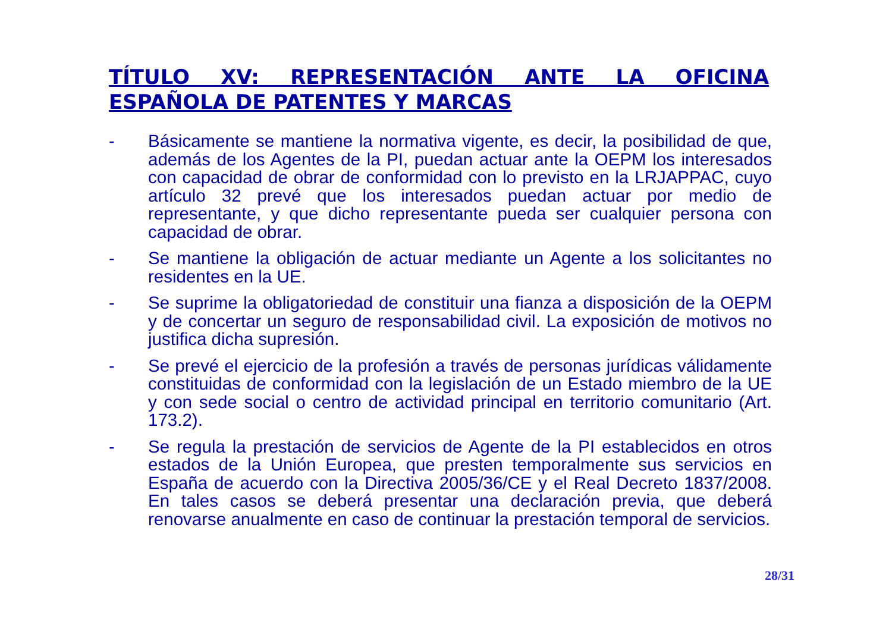TÍTULO XV: REPRESENTACIÓN ANTE LA OFICINA ESPAÑOLA DE PATENTES Y MARCAS
- Básicamente se mantiene la normativa vigente, es decir, la posibilidad de que, además de los Agentes de la PI, puedan actuar ante la OEPM los interesados con capacidad de obrar de conformidad con lo previsto en la LRJAPPAC, cuyo artículo 32 prevé que los interesados puedan actuar por medio de representante, y que dicho representante pueda ser cualquier persona con capacidad de obrar.
- Se mantiene la obligación de actuar mediante un Agente a los solicitantes no residentes en la UE.
- Se suprime la obligatoriedad de constituir una fianza a disposición de la OEPM y de concertar un seguro de responsabilidad civil. La exposición de motivos no justifica dicha supresión.
- Se prevé el ejercicio de la profesión a través de personas jurídicas válidamente constituidas de conformidad con la legislación de un Estado miembro de la UE y con sede social o centro de actividad principal en territorio comunitario (Art. 173.2).
- Se regula la prestación de servicios de Agente de la PI establecidos en otros estados de la Unión Europea, que presten temporalmente sus servicios en España de acuerdo con la Directiva 2005/36/CE y el Real Decreto 1837/2008. En tales casos se deberá presentar una declaración previa, que deberá renovarse anualmente en caso de continuar la prestación temporal de servicios.
28/31